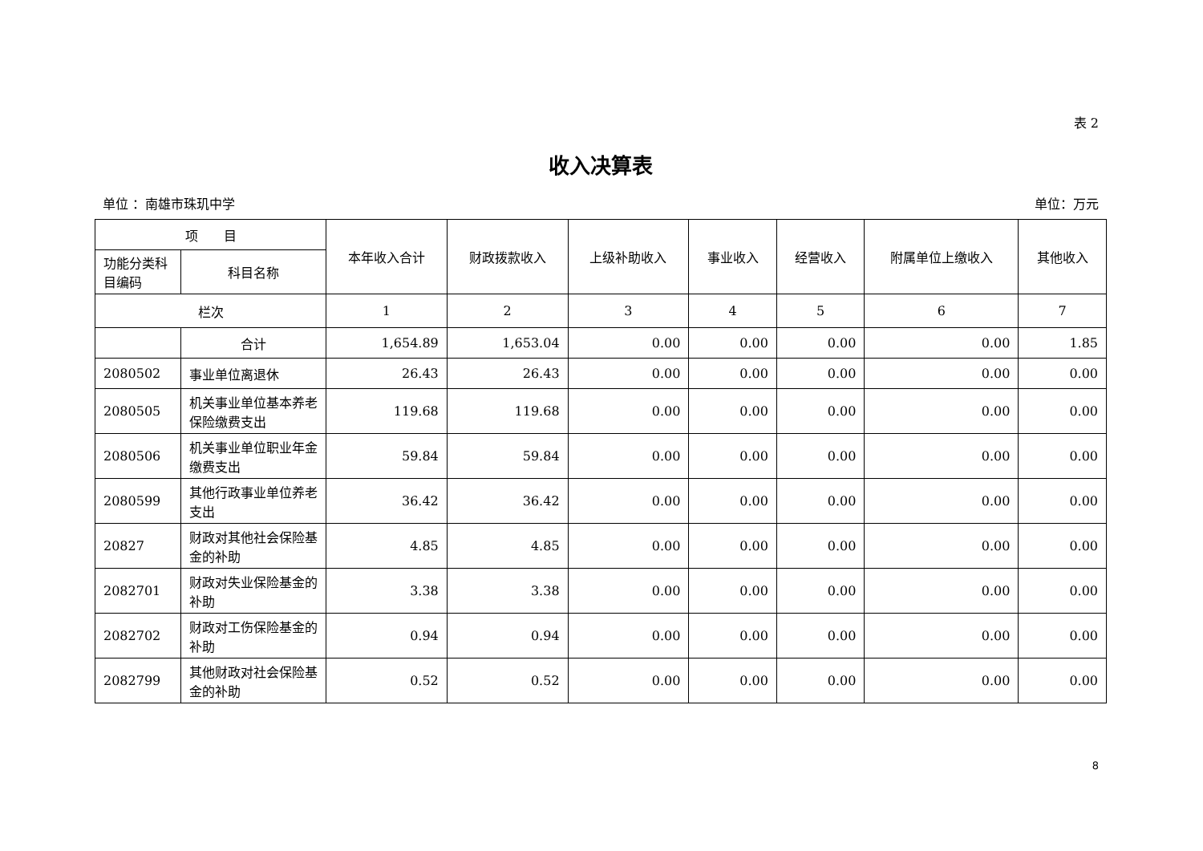表 2
收入决算表
单位 ：南雄市珠玑中学 单位：万元
| 项 目 | | 本年收入合计 | 财政拨款收入 | 上级补助收入 | 事业收入 | 经营收入 | 附属单位上缴收入 | 其他收入 |
| --- | --- | --- | --- | --- | --- | --- | --- | --- |
| 功能分类科目编码 | 科目名称 | | | | | | | |
| 栏次 | | 1 | 2 | 3 | 4 | 5 | 6 | 7 |
| | 合计 | 1,654.89 | 1,653.04 | 0.00 | 0.00 | 0.00 | 0.00 | 1.85 |
| 2080502 | 事业单位离退休 | 26.43 | 26.43 | 0.00 | 0.00 | 0.00 | 0.00 | 0.00 |
| 2080505 | 机关事业单位基本养老保险缴费支出 | 119.68 | 119.68 | 0.00 | 0.00 | 0.00 | 0.00 | 0.00 |
| 2080506 | 机关事业单位职业年金缴费支出 | 59.84 | 59.84 | 0.00 | 0.00 | 0.00 | 0.00 | 0.00 |
| 2080599 | 其他行政事业单位养老支出 | 36.42 | 36.42 | 0.00 | 0.00 | 0.00 | 0.00 | 0.00 |
| 20827 | 财政对其他社会保险基金的补助 | 4.85 | 4.85 | 0.00 | 0.00 | 0.00 | 0.00 | 0.00 |
| 2082701 | 财政对失业保险基金的补助 | 3.38 | 3.38 | 0.00 | 0.00 | 0.00 | 0.00 | 0.00 |
| 2082702 | 财政对工伤保险基金的补助 | 0.94 | 0.94 | 0.00 | 0.00 | 0.00 | 0.00 | 0.00 |
| 2082799 | 其他财政对社会保险基金的补助 | 0.52 | 0.52 | 0.00 | 0.00 | 0.00 | 0.00 | 0.00 |
8